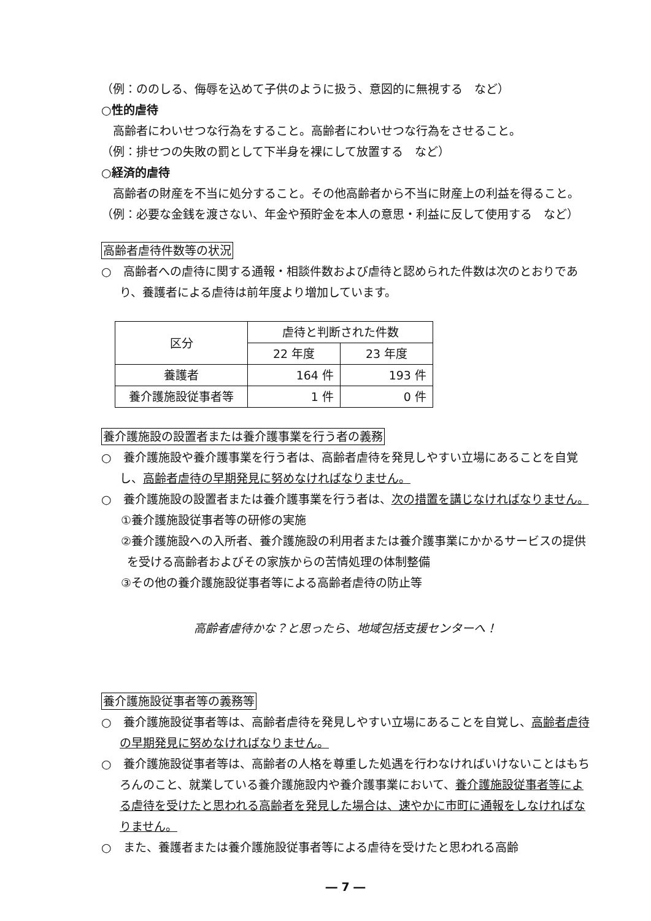（例：ののしる、侮辱を込めて子供のように扱う、意図的に無視する　など）
○性的虐待
　高齢者にわいせつな行為をすること。高齢者にわいせつな行為をさせること。
（例：排せつの失敗の罰として下半身を裸にして放置する　など）
○経済的虐待
　高齢者の財産を不当に処分すること。その他高齢者から不当に財産上の利益を得ること。
（例：必要な金銭を渡さない、年金や預貯金を本人の意思・利益に反して使用する　など）
高齢者虐待件数等の状況
○　高齢者への虐待に関する通報・相談件数および虐待と認められた件数は次のとおりであり、養護者による虐待は前年度より増加しています。
| 区分 | 虐待と判断された件数 | |
| | 22 年度 | 23 年度 |
| 養護者 | 164 件 | 193 件 |
| 養介護施設従事者等 | 1 件 | 0 件 |
養介護施設の設置者または養介護事業を行う者の義務
○　養介護施設や養介護事業を行う者は、高齢者虐待を発見しやすい立場にあることを自覚し、高齢者虐待の早期発見に努めなければなりません。
○　養介護施設の設置者または養介護事業を行う者は、次の措置を講じなければなりません。
①養介護施設従事者等の研修の実施
②養介護施設への入所者、養介護施設の利用者または養介護事業にかかるサービスの提供を受ける高齢者およびその家族からの苦情処理の体制整備
③その他の養介護施設従事者等による高齢者虐待の防止等
高齢者虐待かな？と思ったら、地域包括支援センターへ！
養介護施設従事者等の義務等
○　養介護施設従事者等は、高齢者虐待を発見しやすい立場にあることを自覚し、高齢者虐待の早期発見に努めなければなりません。
○　養介護施設従事者等は、高齢者の人格を尊重した処遇を行わなければいけないことはもちろんのこと、就業している養介護施設内や養介護事業において、養介護施設従事者等による虐待を受けたと思われる高齢者を発見した場合は、速やかに市町に通報をしなければなりません。
○　また、養護者または養介護施設従事者等による虐待を受けたと思われる高齢
― 7 ―